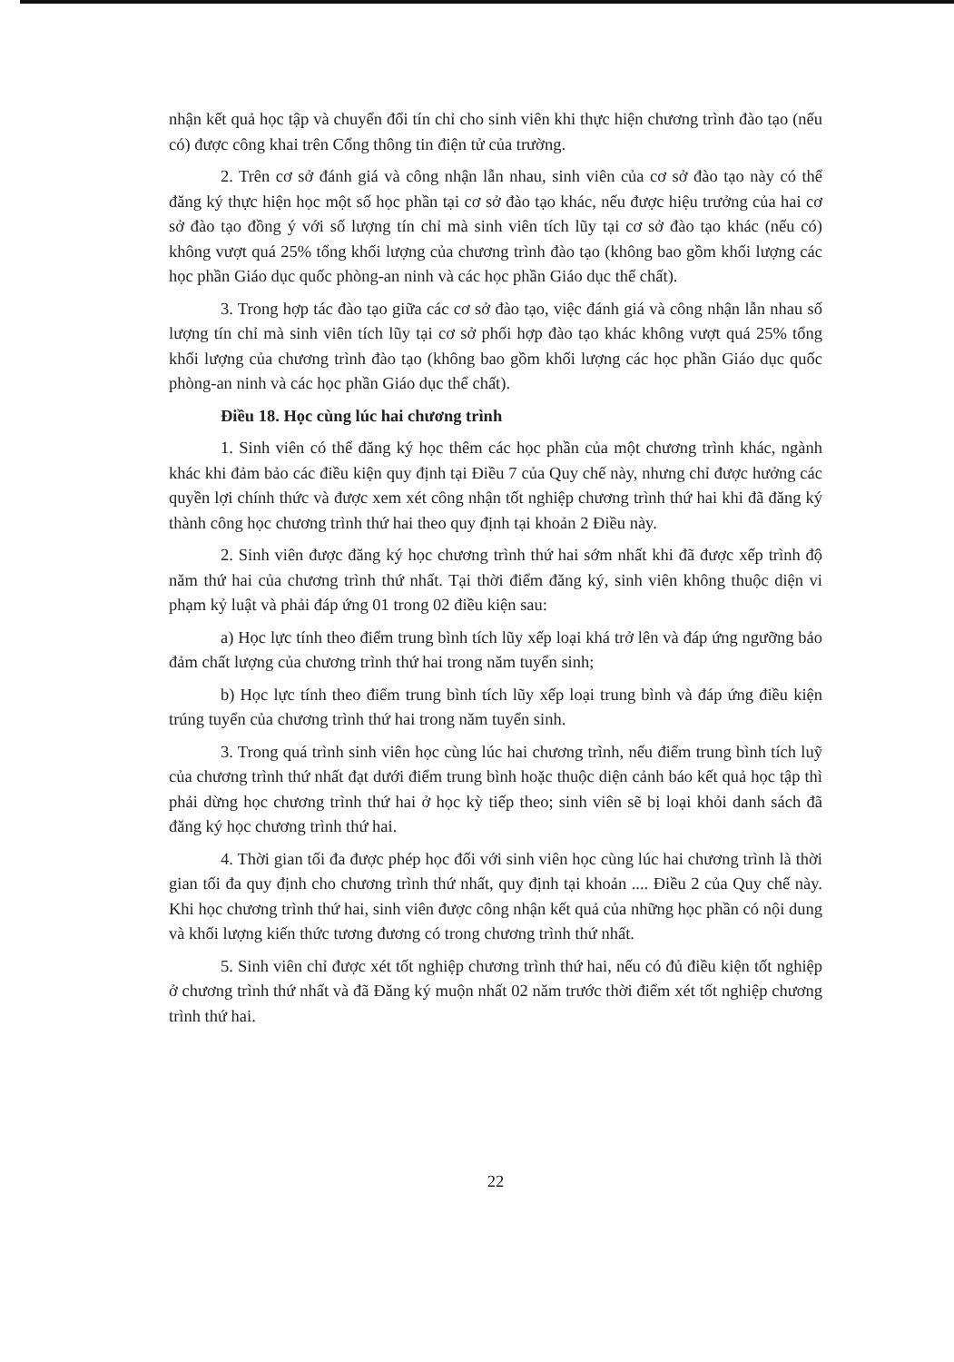nhận kết quả học tập và chuyển đổi tín chỉ cho sinh viên khi thực hiện chương trình đào tạo (nếu có) được công khai trên Cổng thông tin điện tử của trường.
2. Trên cơ sở đánh giá và công nhận lẫn nhau, sinh viên của cơ sở đào tạo này có thể đăng ký thực hiện học một số học phần tại cơ sở đào tạo khác, nếu được hiệu trưởng của hai cơ sở đào tạo đồng ý với số lượng tín chỉ mà sinh viên tích lũy tại cơ sở đào tạo khác (nếu có) không vượt quá 25% tổng khối lượng của chương trình đào tạo (không bao gồm khối lượng các học phần Giáo dục quốc phòng-an ninh và các học phần Giáo dục thể chất).
3. Trong hợp tác đào tạo giữa các cơ sở đào tạo, việc đánh giá và công nhận lẫn nhau số lượng tín chỉ mà sinh viên tích lũy tại cơ sở phối hợp đào tạo khác không vượt quá 25% tổng khối lượng của chương trình đào tạo (không bao gồm khối lượng các học phần Giáo dục quốc phòng-an ninh và các học phần Giáo dục thể chất).
Điều 18. Học cùng lúc hai chương trình
1. Sinh viên có thể đăng ký học thêm các học phần của một chương trình khác, ngành khác khi đảm bảo các điều kiện quy định tại Điều 7 của Quy chế này, nhưng chỉ được hưởng các quyền lợi chính thức và được xem xét công nhận tốt nghiệp chương trình thứ hai khi đã đăng ký thành công học chương trình thứ hai theo quy định tại khoản 2 Điều này.
2. Sinh viên được đăng ký học chương trình thứ hai sớm nhất khi đã được xếp trình độ năm thứ hai của chương trình thứ nhất. Tại thời điểm đăng ký, sinh viên không thuộc diện vi phạm kỷ luật và phải đáp ứng 01 trong 02 điều kiện sau:
a) Học lực tính theo điểm trung bình tích lũy xếp loại khá trở lên và đáp ứng ngưỡng bảo đảm chất lượng của chương trình thứ hai trong năm tuyển sinh;
b) Học lực tính theo điểm trung bình tích lũy xếp loại trung bình và đáp ứng điều kiện trúng tuyển của chương trình thứ hai trong năm tuyển sinh.
3. Trong quá trình sinh viên học cùng lúc hai chương trình, nếu điểm trung bình tích luỹ của chương trình thứ nhất đạt dưới điểm trung bình hoặc thuộc diện cảnh báo kết quả học tập thì phải dừng học chương trình thứ hai ở học kỳ tiếp theo; sinh viên sẽ bị loại khỏi danh sách đã đăng ký học chương trình thứ hai.
4. Thời gian tối đa được phép học đối với sinh viên học cùng lúc hai chương trình là thời gian tối đa quy định cho chương trình thứ nhất, quy định tại khoản .... Điều 2 của Quy chế này. Khi học chương trình thứ hai, sinh viên được công nhận kết quả của những học phần có nội dung và khối lượng kiến thức tương đương có trong chương trình thứ nhất.
5. Sinh viên chỉ được xét tốt nghiệp chương trình thứ hai, nếu có đủ điều kiện tốt nghiệp ở chương trình thứ nhất và đã Đăng ký muộn nhất 02 năm trước thời điểm xét tốt nghiệp chương trình thứ hai.
22